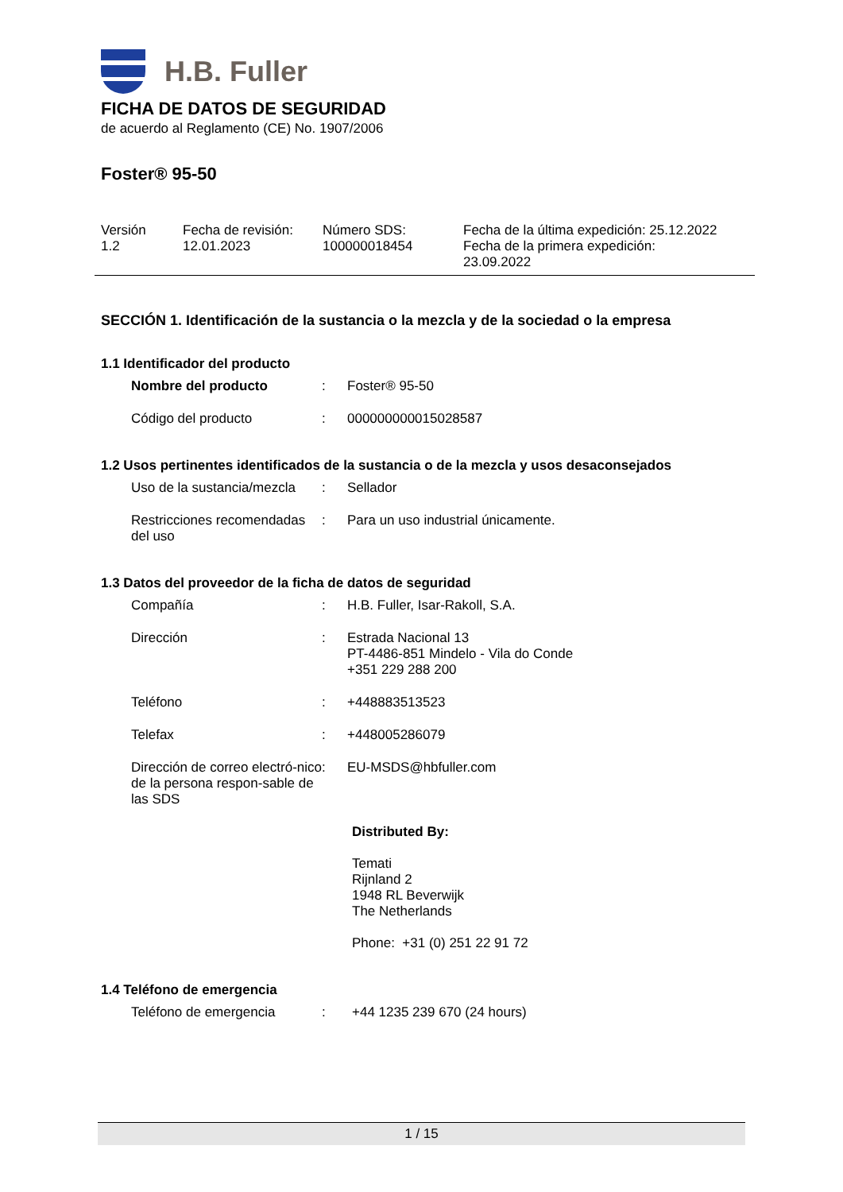H.B. Fuller
FICHA DE DATOS DE SEGURIDAD
de acuerdo al Reglamento (CE) No. 1907/2006
Foster® 95-50
| Versión 1.2 | Fecha de revisión: 12.01.2023 | Número SDS: 100000018454 | Fecha de la última expedición: 25.12.2022 Fecha de la primera expedición: 23.09.2022 |
SECCIÓN 1. Identificación de la sustancia o la mezcla y de la sociedad o la empresa
1.1 Identificador del producto
| Nombre del producto | : | Foster® 95-50 |
| Código del producto | : | 000000000015028587 |
1.2 Usos pertinentes identificados de la sustancia o de la mezcla y usos desaconsejados
| Uso de la sustancia/mezcla | : | Sellador |
| Restricciones recomendadas del uso | : | Para un uso industrial únicamente. |
1.3 Datos del proveedor de la ficha de datos de seguridad
| Compañía | : | H.B. Fuller, Isar-Rakoll, S.A. |
| Dirección | : | Estrada Nacional 13 PT-4486-851 Mindelo - Vila do Conde +351 229 288 200 |
| Teléfono | : | +448883513523 |
| Telefax | : | +448005286079 |
| Dirección de correo electró-nico de la persona respon-sable de las SDS | : | EU-MSDS@hbfuller.com |
| | | Distributed By: Temati Rijnland 2 1948 RL Beverwijk The Netherlands Phone: +31 (0) 251 22 91 72 |
1.4 Teléfono de emergencia
| Teléfono de emergencia | : | +44 1235 239 670 (24 hours) |
1 / 15